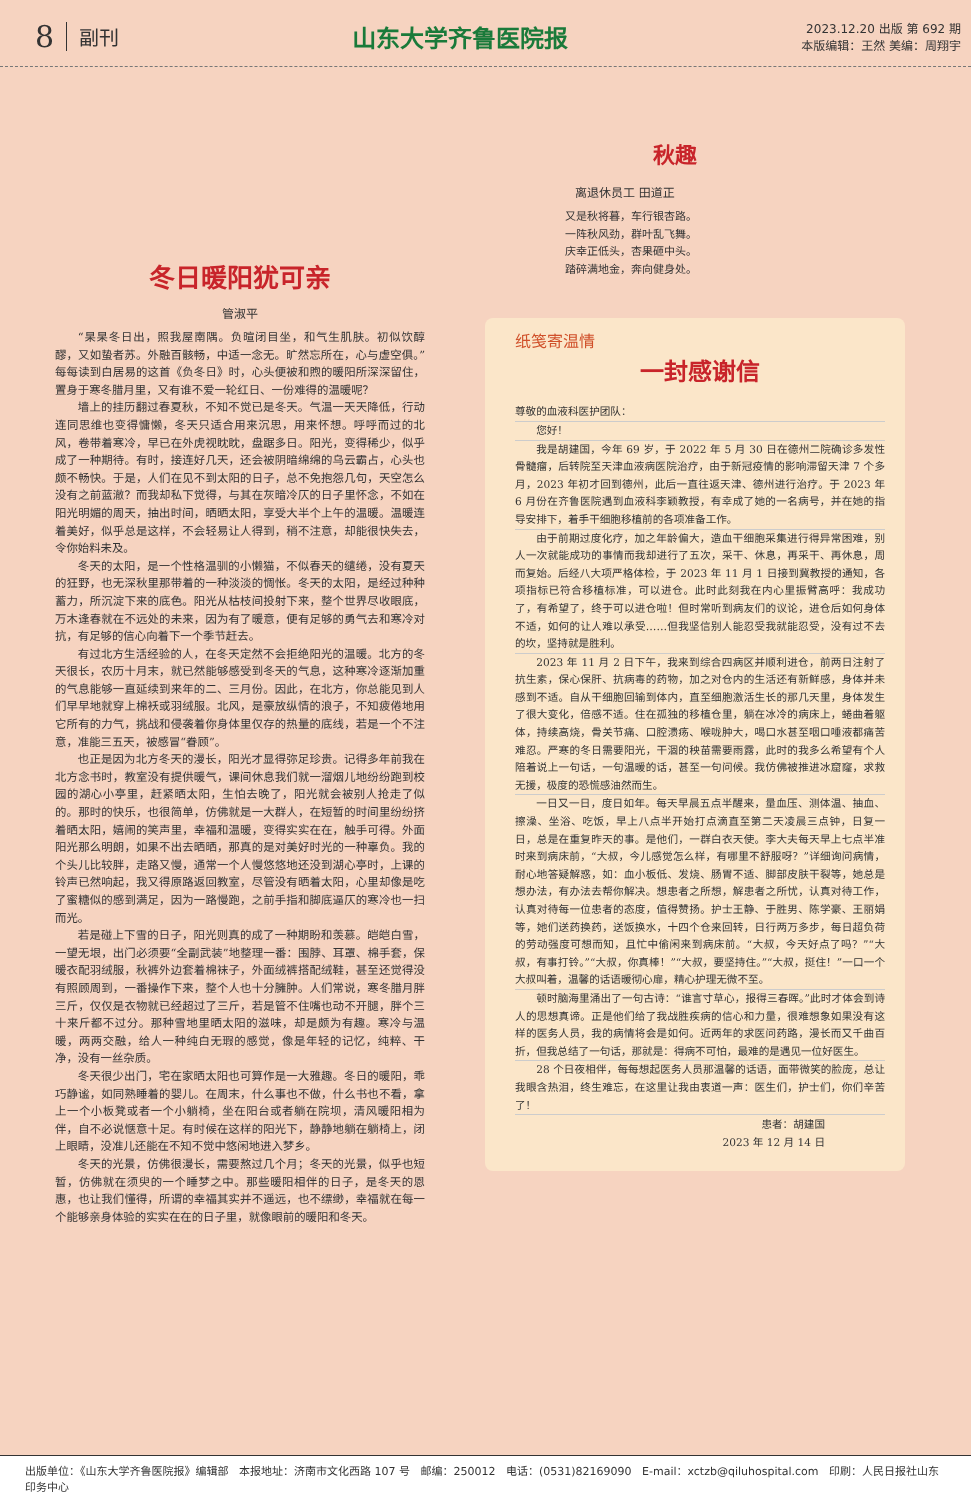8 副刊
山东大学齐鲁医院报
2023.12.20 出版 第 692 期
本版编辑：王然 美编：周翔宇
冬日暖阳犹可亲
管淑平
“杲杲冬日出，照我屋南隅。负暄闭目坐，和气生肌肤。初似饮醇醪，又如蛰者苏。外融百骸畅，中适一念无。旷然忘所在，心与虚空俱。”每每读到白居易的这首《负冬日》时，心头便被和煦的暖阳所深深留住，置身于寒冬腊月里，又有谁不爱一轮红日、一份难得的温暖呢？
墙上的挂历翻过春夏秋，不知不觉已是冬天。气温一天天降低，行动连同思维也变得慵懒，冬天只适合用来沉思，用来怀想。呼呼而过的北风，卷带着寒冷，早已在外虎视眈眈，盘踞多日。阳光，变得稀少，似乎成了一种期待。有时，接连好几天，还会被阴暗绵绵的乌云霸占，心头也颇不畅快。于是，人们在见不到太阳的日子，总不免抱怨几句，天空怎么没有之前蓝澈？而我却私下觉得，与其在灰暗冷仄的日子里怀念，不如在阳光明媚的周天，抽出时间，晒晒太阳，享受大半个上午的温暖。温暖连着美好，似乎总是这样，不会轻易让人得到，稍不注意，却能很快失去，令你始料未及。
冬天的太阳，是一个性格温驯的小懒猫，不似春天的缱绻，没有夏天的狂野，也无深秋里那带着的一种淡淡的惆怅。冬天的太阳，是经过种种蓄力，所沉淀下来的底色。阳光从枯枝间投射下来，整个世界尽收眼底，万木逢春就在不远处的未来，因为有了暖意，便有足够的勇气去和寒冷对抗，有足够的信心向着下一个季节赶去。
有过北方生活经验的人，在冬天定然不会拒绝阳光的温暖。北方的冬天很长，农历十月末，就已然能够感受到冬天的气息，这种寒冷逐渐加重的气息能够一直延续到来年的二、三月份。因此，在北方，你总能见到人们早早地就穿上棉袄或羽绒服。北风，是豪放纵情的浪子，不知疲倦地用它所有的力气，挑战和侵袭着你身体里仅存的热量的底线，若是一个不注意，准能三五天，被感冒“眷顾”。
也正是因为北方冬天的漫长，阳光才显得弥足珍贵。记得多年前我在北方念书时，教室没有提供暖气，课间休息我们就一溜烟儿地纷纷跑到校园的湖心小亭里，赶紧晒太阳，生怕去晚了，阳光就会被别人抢走了似的。那时的快乐，也很简单，仿佛就是一大群人，在短暂的时间里纷纷挤着晒太阳，嬉闹的笑声里，幸福和温暖，变得实实在在，触手可得。外面阳光那么明朗，如果不出去晒晒，那真的是对美好时光的一种辜负。我的个头儿比较胖，走路又慢，通常一个人慢悠悠地还没到湖心亭时，上课的铃声已然响起，我又得原路返回教室，尽管没有晒着太阳，心里却像是吃了蜜糖似的感到满足，因为一路慢跑，之前手指和脚底逼仄的寒冷也一扫而光。
若是碰上下雪的日子，阳光则真的成了一种期盼和羡慕。皑皑白雪，一望无垠，出门必须要“全副武装”地整理一番：围脖、耳罩、棉手套，保暖衣配羽绒服，秋裤外边套着棉袜子，外面绒裤搭配绒鞋，甚至还觉得没有照顾周到，一番操作下来，整个人也十分臃肿。人们常说，寒冬腊月胖三斤，仅仅是衣物就已经超过了三斤，若是管不住嘴也动不开腿，胖个三十来斤都不过分。那种雪地里晒太阳的滋味，却是颇为有趣。寒冷与温暖，两两交融，给人一种纯白无瑕的感觉，像是年轻的记忆，纯粹、干净，没有一丝杂质。
冬天很少出门，宅在家晒太阳也可算作是一大雅趣。冬日的暖阳，乖巧静谧，如同熟睡着的婴儿。在周末，什么事也不做，什么书也不看，拿上一个小板凳或者一个小躺椅，坐在阳台或者躺在院坝，清风暖阳相为伴，自不必说惬意十足。有时候在这样的阳光下，静静地躺在躺椅上，闭上眼睛，没准儿还能在不知不觉中悠闲地进入梦乡。
冬天的光景，仿佛很漫长，需要熬过几个月；冬天的光景，似乎也短暂，仿佛就在须臾的一个睡梦之中。那些暖阳相伴的日子，是冬天的恩惠，也让我们懂得，所谓的幸福其实并不遥远，也不缥缈，幸福就在每一个能够亲身体验的实实在在的日子里，就像眼前的暖阳和冬天。
秋趣
离退休员工 田道正
又是秋将暮，车行银杏路。
一阵秋风劲，群叶乱飞舞。
庆幸正低头，杏果砸中头。
踏碎满地金，奔向健身处。
纸笺寄温情
一封感谢信
尊敬的血液科医护团队：
您好！
我是胡建国，今年 69 岁，于 2022 年 5 月 30 日在德州二院确诊多发性骨髓瘤，后转院至天津血液病医院治疗，由于新冠疫情的影响滞留天津 7 个多月，2023 年初才回到德州，此后一直往返天津、德州进行治疗。于 2023 年 6 月份在齐鲁医院遇到血液科李颖教授，有幸成了她的一名病号，并在她的指导安排下，着手干细胞移植前的各项准备工作。
由于前期过度化疗，加之年龄偏大，造血干细胞采集进行得异常困难，别人一次就能成功的事情而我却进行了五次，采干、休息，再采干、再休息，周而复始。后经八大项严格体检，于 2023 年 11 月 1 日接到冀教授的通知，各项指标已符合移植标准，可以进仓。此时此刻我在内心里振臂高呼：我成功了，有希望了，终于可以进仓啦！但时常听到病友们的议论，进仓后如何身体不适，如何的让人难以承受……但我坚信别人能忍受我就能忍受，没有过不去的坎，坚持就是胜利。
2023 年 11 月 2 日下午，我来到综合四病区并顺利进仓，前两日注射了抗生素，保心保肝、抗病毒的药物，加之对仓内的生活还有新鲜感，身体并未感到不适。自从干细胞回输到体内，直至细胞激活生长的那几天里，身体发生了很大变化，倍感不适。住在孤独的移植仓里，躺在冰冷的病床上，蜷曲着躯体，持续高烧，骨关节痛、口腔溃疡、喉咙肿大，喝口水甚至咽口唾液都痛苦难忍。严寒的冬日需要阳光，干涸的秧苗需要雨露，此时的我多么希望有个人陪着说上一句话，一句温暖的话，甚至一句问候。我仿佛被推进冰窟窿，求救无援，极度的恐慌感油然而生。
一日又一日，度日如年。每天早晨五点半醒来，量血压、测体温、抽血、擦澡、坐浴、吃饭，早上八点半开始打点滴直至第二天凌晨三点钟，日复一日，总是在重复昨天的事。是他们，一群白衣天使。李大夫每天早上七点半准时来到病床前，“大叔，今儿感觉怎么样，有哪里不舒服呀？”详细询问病情，耐心地答疑解惑，如：血小板低、发烧、肠胃不适、脚部皮肤干裂等，她总是想办法，有办法去帮你解决。想患者之所想，解患者之所忧，认真对待工作，认真对待每一位患者的态度，值得赞扬。护士王静、于胜男、陈学豪、王丽娟等，她们送药换药，送饭换水，十四个仓来回转，日行两万多步，每日超负荷的劳动强度可想而知，且忙中偷闲来到病床前。“大叔，今天好点了吗？”“大叔，有事打铃。”“大叔，你真棒！”“大叔，要坚持住。”“大叔，挺住！”一口一个大叔叫着，温馨的话语暖彻心扉，精心护理无微不至。
顿时脑海里涌出了一句古诗：“谁言寸草心，报得三春晖。”此时才体会到诗人的思想真谛。正是他们给了我战胜疾病的信心和力量，很难想象如果没有这样的医务人员，我的病情将会是如何。近两年的求医问药路，漫长而又千曲百折，但我总结了一句话，那就是：得病不可怕，最难的是遇见一位好医生。
28 个日夜相伴，每每想起医务人员那温馨的话语，面带微笑的脸庞，总让我眼含热泪，终生难忘，在这里让我由衷道一声：医生们，护士们，你们辛苦了！
患者：胡建国
2023 年 12 月 14 日
出版单位：《山东大学齐鲁医院报》编辑部 本报地址：济南市文化西路 107 号 邮编：250012 电话：(0531)82169090 E-mail：xctzb@qiluhospital.com 印刷：人民日报社山东印务中心